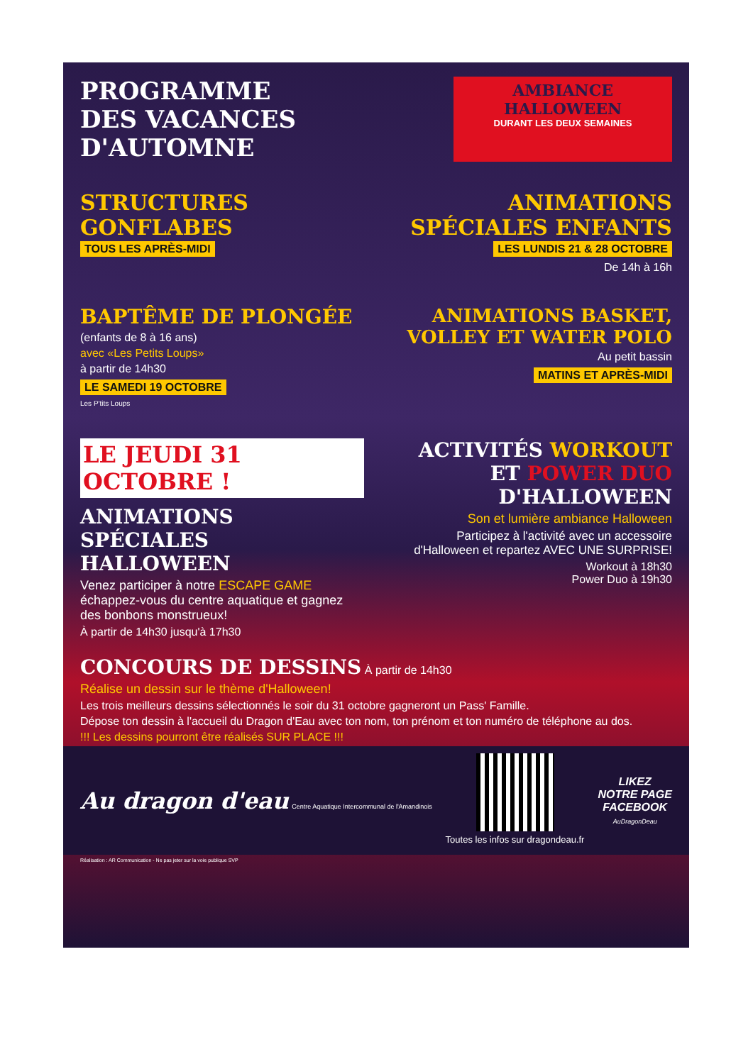PROGRAMME
DES VACANCES D'AUTOMNE
AMBIANCE HALLOWEEN
DURANT LES DEUX SEMAINES
STRUCTURES GONFLABES
TOUS LES APRÈS-MIDI
ANIMATIONS SPÉCIALES ENFANTS
LES LUNDIS 21 & 28 OCTOBRE
De 14h à 16h
BAPTÊME DE PLONGÉE
(enfants de 8 à 16 ans)
avec «Les Petits Loups»
à partir de 14h30
LE SAMEDI 19 OCTOBRE
Les P'tits Loups
ANIMATIONS BASKET, VOLLEY ET WATER POLO
Au petit bassin
MATINS ET APRÈS-MIDI
LE JEUDI 31 OCTOBRE !
ANIMATIONS SPÉCIALES HALLOWEEN
Venez participer à notre ESCAPE GAME échappez-vous du centre aquatique et gagnez des bonbons monstrueux!
À partir de 14h30 jusqu'à 17h30
ACTIVITÉS WORKOUT ET POWER DUO D'HALLOWEEN
Son et lumière ambiance Halloween
Participez à l'activité avec un accessoire d'Halloween et repartez AVEC UNE SURPRISE!
Workout à 18h30
Power Duo à 19h30
CONCOURS DE DESSINS À partir de 14h30
Réalise un dessin sur le thème d'Halloween!
Les trois meilleurs dessins sélectionnés le soir du 31 octobre gagneront un Pass' Famille.
Dépose ton dessin à l'accueil du Dragon d'Eau avec ton nom, ton prénom et ton numéro de téléphone au dos.
!!! Les dessins pourront être réalisés SUR PLACE !!!
Au dragon d'eau Centre Aquatique Intercommunal de l'Amandinois
Toutes les infos sur dragondeau.fr
LIKEZ
NOTRE PAGE
FACEBOOK
AuDragonDeau
Réalisation : AR Communication - Ne pas jeter sur la voie publique SVP